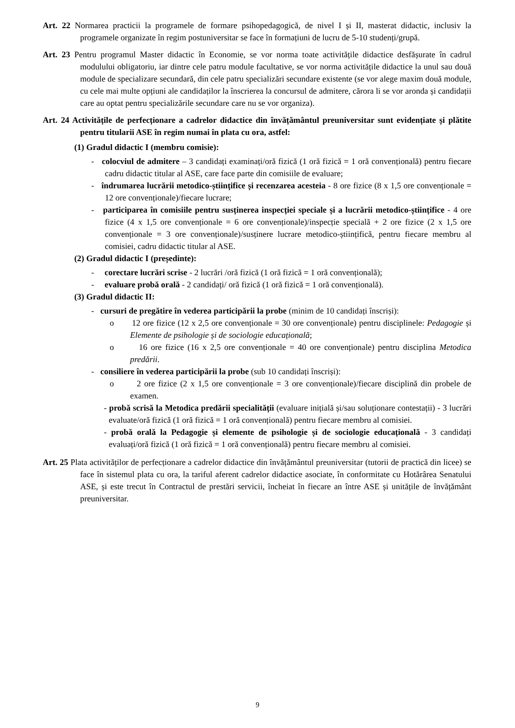Art. 22 Normarea practicii la programele de formare psihopedagogică, de nivel I și II, masterat didactic, inclusiv la programele organizate în regim postuniversitar se face în formațiuni de lucru de 5-10 studenți/grupă.
Art. 23 Pentru programul Master didactic în Economie, se vor norma toate activitățile didactice desfășurate în cadrul modulului obligatoriu, iar dintre cele patru module facultative, se vor norma activitățile didactice la unul sau două module de specializare secundară, din cele patru specializări secundare existente (se vor alege maxim două module, cu cele mai multe opțiuni ale candidaților la înscrierea la concursul de admitere, cărora li se vor aronda și candidații care au optat pentru specializările secundare care nu se vor organiza).
Art. 24 Activitățile de perfecționare a cadrelor didactice din învățământul preuniversitar sunt evidențiate și plătite pentru titularii ASE în regim numai în plata cu ora, astfel:
(1) Gradul didactic I (membru comisie):
- colocviul de admitere – 3 candidați examinați/oră fizică (1 oră fizică = 1 oră convențională) pentru fiecare cadru didactic titular al ASE, care face parte din comisiile de evaluare;
- îndrumarea lucrării metodico-științifice și recenzarea acesteia - 8 ore fizice (8 x 1,5 ore convenționale = 12 ore convenționale)/fiecare lucrare;
- participarea în comisiile pentru susținerea inspecției speciale și a lucrării metodico-științifice - 4 ore fizice (4 x 1,5 ore convenționale = 6 ore convenționale)/inspecție specială + 2 ore fizice (2 x 1,5 ore convenționale = 3 ore convenționale)/susținere lucrare metodico-științifică, pentru fiecare membru al comisiei, cadru didactic titular al ASE.
(2) Gradul didactic I (președinte):
- corectare lucrări scrise - 2 lucrări /oră fizică (1 oră fizică = 1 oră convențională);
- evaluare probă orală - 2 candidați/ oră fizică (1 oră fizică = 1 oră convențională).
(3) Gradul didactic II:
- cursuri de pregătire în vederea participării la probe (minim de 10 candidați înscriși):
o 12 ore fizice (12 x 2,5 ore convenționale = 30 ore convenționale) pentru disciplinele: Pedagogie și Elemente de psihologie și de sociologie educațională;
o 16 ore fizice (16 x 2,5 ore convenționale = 40 ore convenționale) pentru disciplina Metodica predării.
- consiliere în vederea participării la probe (sub 10 candidați înscriși):
o 2 ore fizice (2 x 1,5 ore convenționale = 3 ore convenționale)/fiecare disciplină din probele de examen.
- probă scrisă la Metodica predării specialității (evaluare inițială și/sau soluționare contestații) - 3 lucrări evaluate/oră fizică (1 oră fizică = 1 oră convențională) pentru fiecare membru al comisiei.
- probă orală la Pedagogie și elemente de psihologie și de sociologie educațională - 3 candidați evaluați/oră fizică (1 oră fizică = 1 oră convențională) pentru fiecare membru al comisiei.
Art. 25 Plata activităților de perfecționare a cadrelor didactice din învățământul preuniversitar (tutorii de practică din licee) se face în sistemul plata cu ora, la tariful aferent cadrelor didactice asociate, în conformitate cu Hotărârea Senatului ASE, și este trecut în Contractul de prestări servicii, încheiat în fiecare an între ASE și unitățile de învățământ preuniversitar.
9